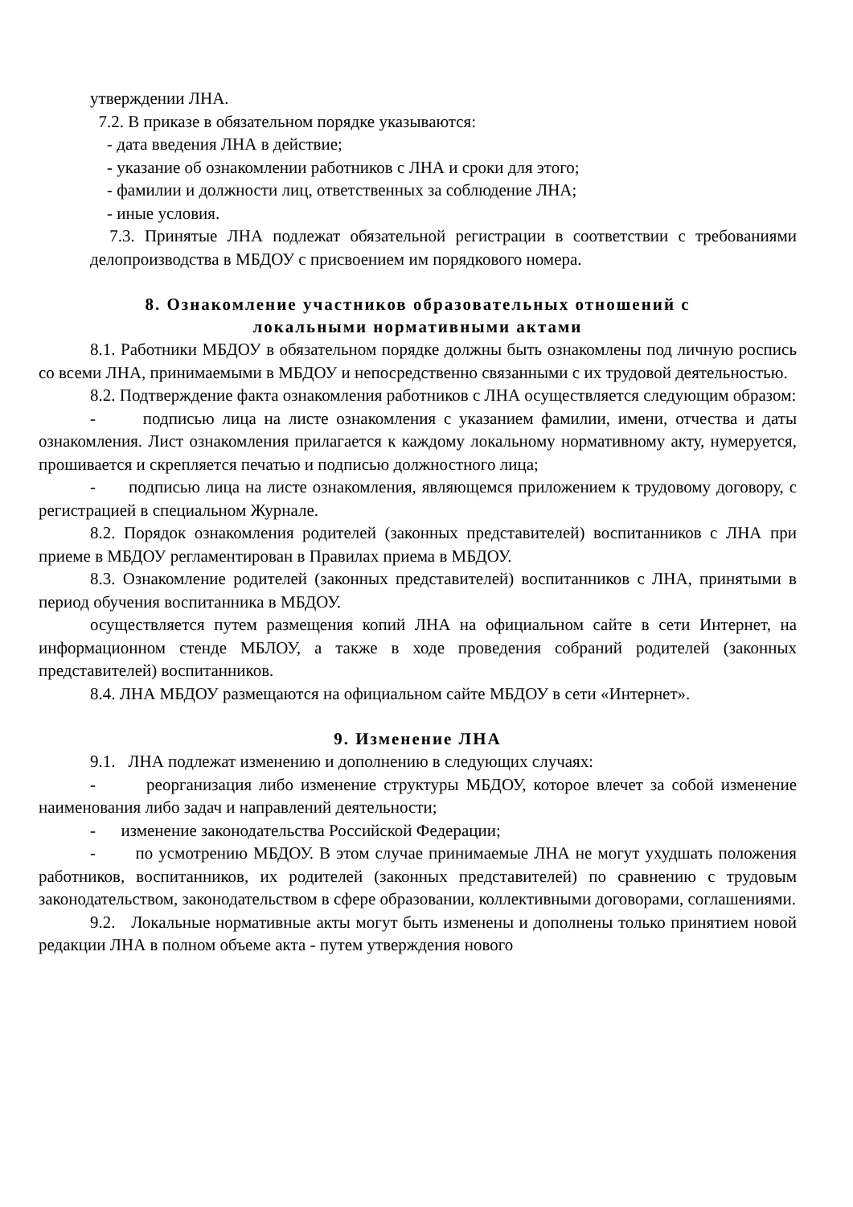утверждении ЛНА.
7.2. В приказе в обязательном порядке указываются:
- дата введения ЛНА в действие;
- указание об ознакомлении работников с ЛНА и сроки для этого;
- фамилии и должности лиц, ответственных за соблюдение ЛНА;
- иные условия.
7.3. Принятые ЛНА подлежат обязательной регистрации в соответствии с требованиями делопроизводства в МБДОУ с присвоением им порядкового номера.
8. Ознакомление участников образовательных отношений с
локальными нормативными актами
8.1. Работники МБДОУ в обязательном порядке должны быть ознакомлены под личную роспись со всеми ЛНА, принимаемыми в МБДОУ и непосредственно связанными с их трудовой деятельностью.
8.2. Подтверждение факта ознакомления работников с ЛНА осуществляется следующим образом:
- подписью лица на листе ознакомления с указанием фамилии, имени, отчества и даты ознакомления. Лист ознакомления прилагается к каждому локальному нормативному акту, нумеруется, прошивается и скрепляется печатью и подписью должностного лица;
- подписью лица на листе ознакомления, являющемся приложением к трудовому договору, с регистрацией в специальном Журнале.
8.2. Порядок ознакомления родителей (законных представителей) воспитанников с ЛНА при приеме в МБДОУ регламентирован в Правилах приема в МБДОУ.
8.3. Ознакомление родителей (законных представителей) воспитанников с ЛНА, принятыми в период обучения воспитанника в МБДОУ.
осуществляется путем размещения копий ЛНА на официальном сайте в сети Интернет, на информационном стенде МБЛОУ, а также в ходе проведения собраний родителей (законных представителей) воспитанников.
8.4. ЛНА МБДОУ размещаются на официальном сайте МБДОУ в сети «Интернет».
9. Изменение ЛНА
9.1. ЛНА подлежат изменению и дополнению в следующих случаях:
- реорганизация либо изменение структуры МБДОУ, которое влечет за собой изменение наименования либо задач и направлений деятельности;
- изменение законодательства Российской Федерации;
- по усмотрению МБДОУ. В этом случае принимаемые ЛНА не могут ухудшать положения работников, воспитанников, их родителей (законных представителей) по сравнению с трудовым законодательством, законодательством в сфере образовании, коллективными договорами, соглашениями.
9.2. Локальные нормативные акты могут быть изменены и дополнены только принятием новой редакции ЛНА в полном объеме акта - путем утверждения нового